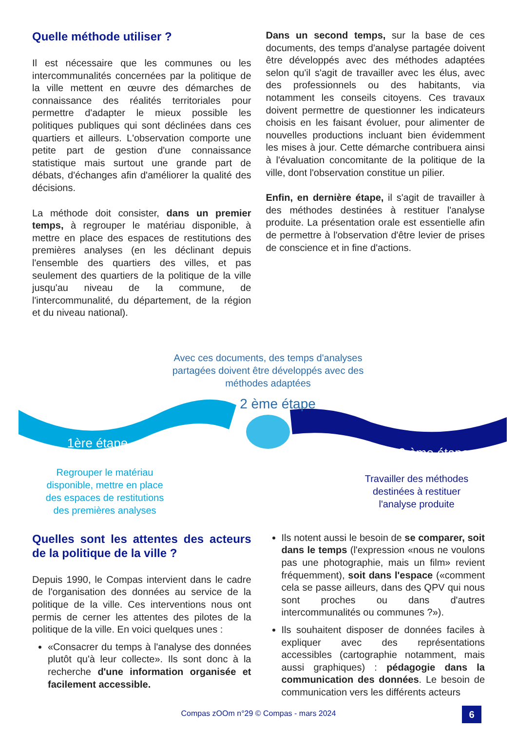Quelle méthode utiliser ?
Il est nécessaire que les communes ou les intercommunalités concernées par la politique de la ville mettent en œuvre des démarches de connaissance des réalités territoriales pour permettre d'adapter le mieux possible les politiques publiques qui sont déclinées dans ces quartiers et ailleurs. L'observation comporte une petite part de gestion d'une connaissance statistique mais surtout une grande part de débats, d'échanges afin d'améliorer la qualité des décisions.
La méthode doit consister, dans un premier temps, à regrouper le matériau disponible, à mettre en place des espaces de restitutions des premières analyses (en les déclinant depuis l'ensemble des quartiers des villes, et pas seulement des quartiers de la politique de la ville jusqu'au niveau de la commune, de l'intercommunalité, du département, de la région et du niveau national).
Dans un second temps, sur la base de ces documents, des temps d'analyse partagée doivent être développés avec des méthodes adaptées selon qu'il s'agit de travailler avec les élus, avec des professionnels ou des habitants, via notamment les conseils citoyens. Ces travaux doivent permettre de questionner les indicateurs choisis en les faisant évoluer, pour alimenter de nouvelles productions incluant bien évidemment les mises à jour. Cette démarche contribuera ainsi à l'évaluation concomitante de la politique de la ville, dont l'observation constitue un pilier.
Enfin, en dernière étape, il s'agit de travailler à des méthodes destinées à restituer l'analyse produite. La présentation orale est essentielle afin de permettre à l'observation d'être levier de prises de conscience et in fine d'actions.
Avec ces documents, des temps d'analyses partagées doivent être développés avec des méthodes adaptées
2 ème étape
1ère étape
3 ème étape
Regrouper le matériau disponible, mettre en place des espaces de restitutions des premières analyses
Travailler des méthodes destinées à restituer l'analyse produite
Quelles sont les attentes des acteurs de la politique de la ville ?
Depuis 1990, le Compas intervient dans le cadre de l'organisation des données au service de la politique de la ville. Ces interventions nous ont permis de cerner les attentes des pilotes de la politique de la ville. En voici quelques unes :
«Consacrer du temps à l'analyse des données plutôt qu'à leur collecte». Ils sont donc à la recherche d'une information organisée et facilement accessible.
Ils notent aussi le besoin de se comparer, soit dans le temps (l'expression «nous ne voulons pas une photographie, mais un film» revient fréquemment), soit dans l'espace («comment cela se passe ailleurs, dans des QPV qui nous sont proches ou dans d'autres intercommunalités ou communes ?»).
Ils souhaitent disposer de données faciles à expliquer avec des représentations accessibles (cartographie notamment, mais aussi graphiques) : pédagogie dans la communication des données. Le besoin de communication vers les différents acteurs
Compas zOOm n°29 © Compas - mars 2024 6